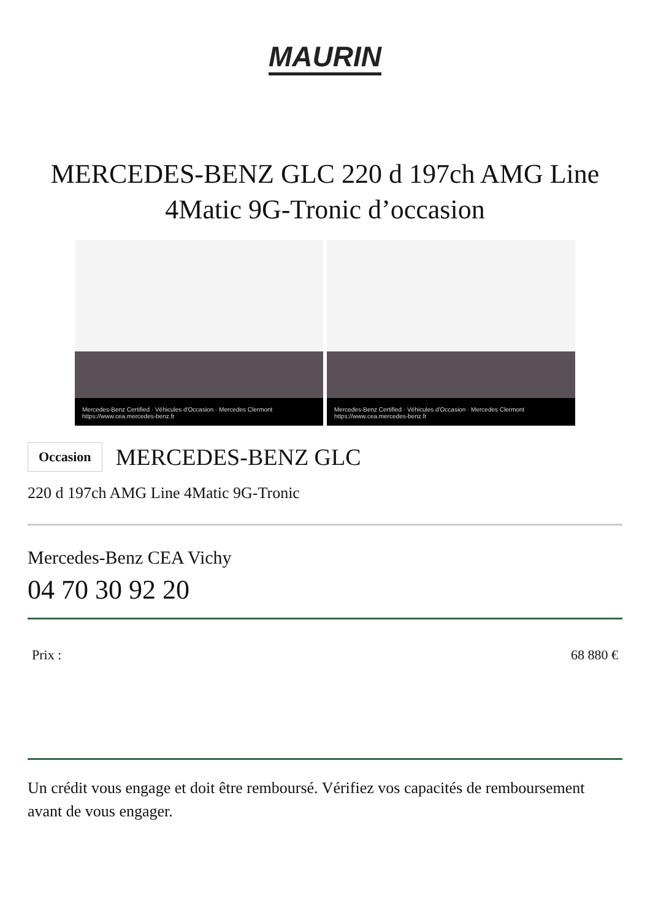MAURIN
MERCEDES-BENZ GLC 220 d 197ch AMG Line 4Matic 9G-Tronic d’occasion
Mercedes-Benz Certified · Véhicules d'Occasion · Mercedes Clermont https://www.cea.mercedes-benz.fr
Mercedes-Benz Certified · Véhicules d'Occasion · Mercedes Clermont https://www.cea.mercedes-benz.fr
Occasion
MERCEDES-BENZ GLC
220 d 197ch AMG Line 4Matic 9G-Tronic
Mercedes-Benz CEA Vichy
04 70 30 92 20
Prix : 68 880 €
Un crédit vous engage et doit être remboursé. Vérifiez vos capacités de remboursement avant de vous engager.